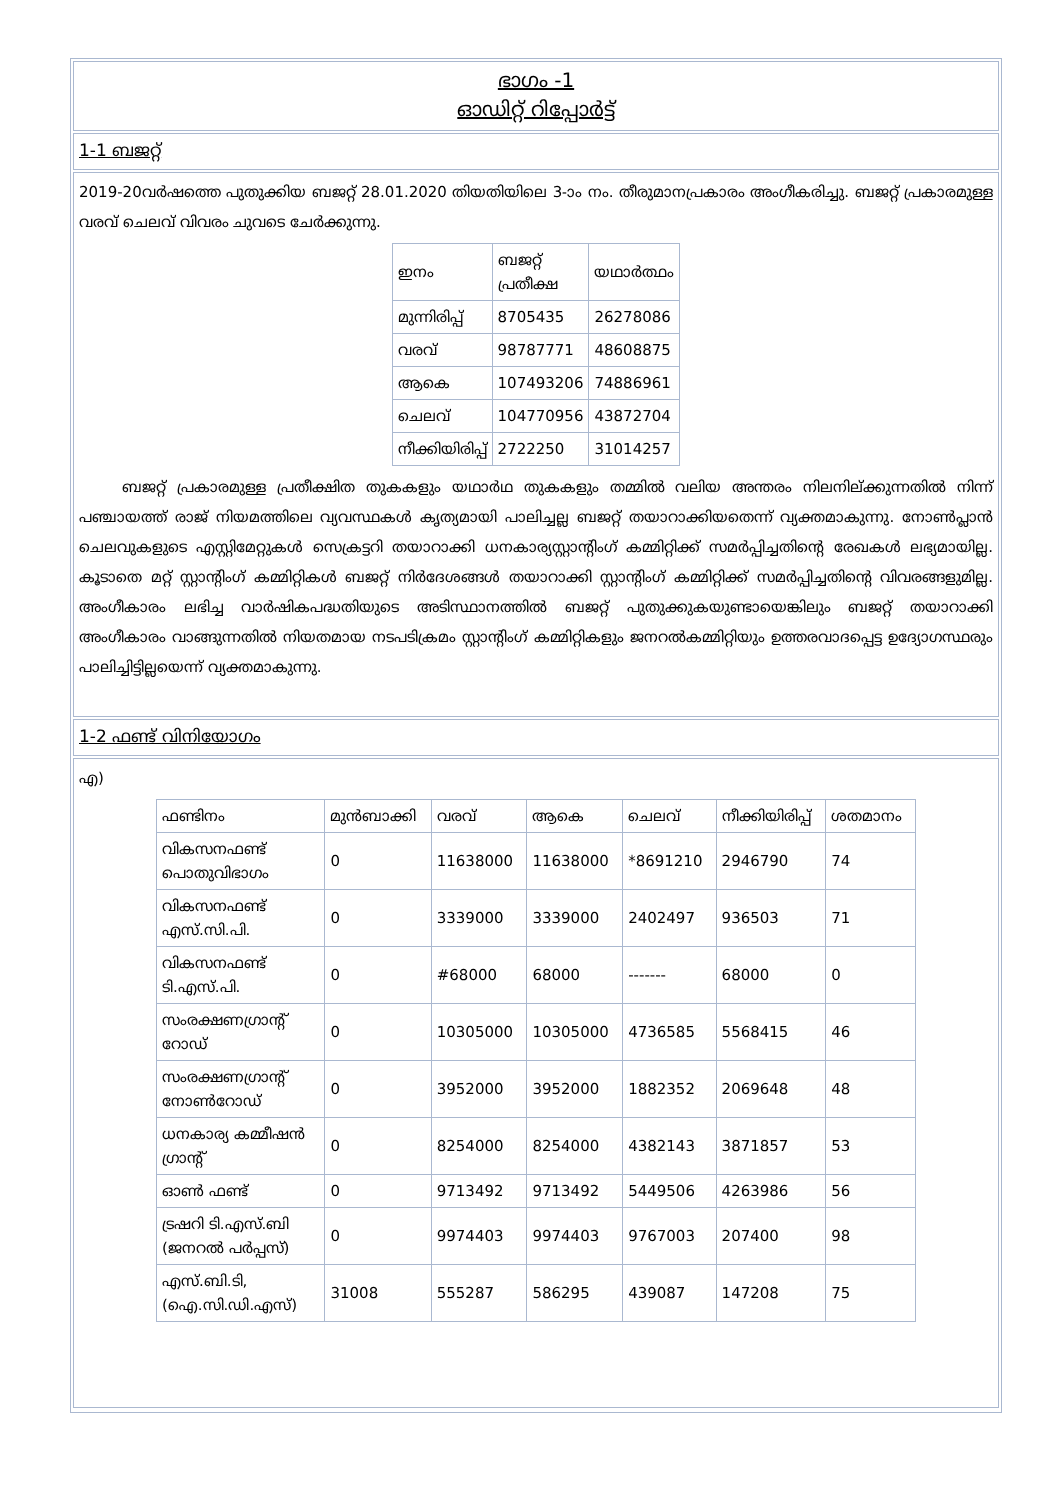ഭാഗം -1
ഓഡിറ്റ് റിപ്പോർട്ട്
1-1 ബജറ്റ്
2019-20വർഷത്തെ പുതുക്കിയ ബജറ്റ് 28.01.2020 തിയതിയിലെ 3-ാം നം. തീരുമാനപ്രകാരം അംഗീകരിച്ചു. ബജറ്റ് പ്രകാരമുള്ള വരവ് ചെലവ് വിവരം ചുവടെ ചേർക്കുന്നു.
| ഇനം | ബജറ്റ് പ്രതീക്ഷ | യഥാർത്ഥം |
| --- | --- | --- |
| മുന്നിരിപ്പ് | 8705435 | 26278086 |
| വരവ് | 98787771 | 48608875 |
| ആകെ | 107493206 | 74886961 |
| ചെലവ് | 104770956 | 43872704 |
| നീക്കിയിരിപ്പ് | 2722250 | 31014257 |
ബജറ്റ് പ്രകാരമുള്ള പ്രതീക്ഷിത തുകകളും യഥാർഥ തുകകളും തമ്മിൽ വലിയ അന്തരം നിലനില്ക്കുന്നതിൽ നിന്ന് പഞ്ചായത്ത് രാജ് നിയമത്തിലെ വ്യവസ്ഥകൾ കൃത്യമായി പാലിച്ചല്ല ബജറ്റ് തയാറാക്കിയതെന്ന് വ്യക്തമാകുന്നു. നോൺപ്ലാൻ ചെലവുകളുടെ എസ്റ്റിമേറ്റുകൾ സെക്രട്ടറി തയാറാക്കി ധനകാര്യസ്റ്റാന്റിംഗ് കമ്മിറ്റിക്ക് സമർപ്പിച്ചതിന്റെ രേഖകൾ ലഭ്യമായില്ല. കൂടാതെ മറ്റ് സ്റ്റാന്റിംഗ് കമ്മിറ്റികൾ ബജറ്റ് നിർദേശങ്ങൾ തയാറാക്കി സ്റ്റാന്റിംഗ് കമ്മിറ്റിക്ക് സമർപ്പിച്ചതിന്റെ വിവരങ്ങളുമില്ല. അംഗീകാരം ലഭിച്ച വാർഷികപദ്ധതിയുടെ അടിസ്ഥാനത്തിൽ ബജറ്റ് പുതുക്കുകയുണ്ടായെങ്കിലും ബജറ്റ് തയാറാക്കി അംഗീകാരം വാങ്ങുന്നതിൽ നിയതമായ നടപടിക്രമം സ്റ്റാന്റിംഗ് കമ്മിറ്റികളും ജനറൽകമ്മിറ്റിയും ഉത്തരവാദപ്പെട്ട ഉദ്യോഗസ്ഥരും പാലിച്ചിട്ടില്ലയെന്ന് വ്യക്തമാകുന്നു.
1-2 ഫണ്ട് വിനിയോഗം
എ)
| ഫണ്ടിനം | മുൻബാക്കി | വരവ് | ആകെ | ചെലവ് | നീക്കിയിരിപ്പ് | ശതമാനം |
| --- | --- | --- | --- | --- | --- | --- |
| വികസനഫണ്ട് പൊതുവിഭാഗം | 0 | 11638000 | 11638000 | *8691210 | 2946790 | 74 |
| വികസനഫണ്ട് എസ്.സി.പി. | 0 | 3339000 | 3339000 | 2402497 | 936503 | 71 |
| വികസനഫണ്ട് ടി.എസ്.പി. | 0 | #68000 | 68000 | ------- | 68000 | 0 |
| സംരക്ഷണഗ്രാന്റ് റോഡ് | 0 | 10305000 | 10305000 | 4736585 | 5568415 | 46 |
| സംരക്ഷണഗ്രാന്റ് നോൺറോഡ് | 0 | 3952000 | 3952000 | 1882352 | 2069648 | 48 |
| ധനകാര്യ കമ്മീഷൻ ഗ്രാന്റ് | 0 | 8254000 | 8254000 | 4382143 | 3871857 | 53 |
| ഓൺ ഫണ്ട് | 0 | 9713492 | 9713492 | 5449506 | 4263986 | 56 |
| ട്രഷറി ടി.എസ്.ബി (ജനറൽ പർപ്പസ്) | 0 | 9974403 | 9974403 | 9767003 | 207400 | 98 |
| എസ്.ബി.ടി, (ഐ.സി.ഡി.എസ്) | 31008 | 555287 | 586295 | 439087 | 147208 | 75 |